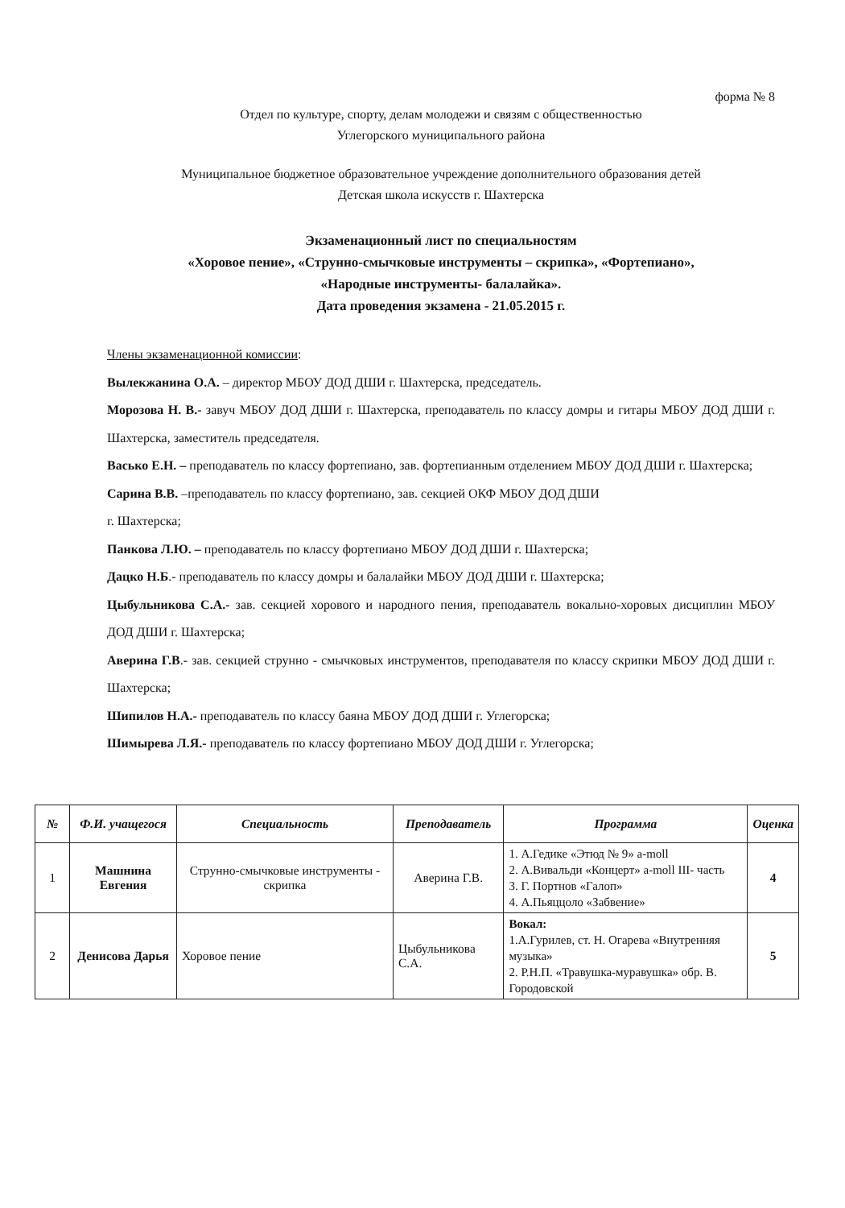форма № 8
Отдел по культуре, спорту, делам молодежи и связям с общественностью
Углегорского муниципального района
Муниципальное бюджетное образовательное учреждение дополнительного образования детей
Детская школа искусств г. Шахтерска
Экзаменационный лист по специальностям
«Хоровое пение», «Струнно-смычковые инструменты – скрипка», «Фортепиано»,
«Народные инструменты- балалайка».
Дата проведения экзамена - 21.05.2015 г.
Члены экзаменационной комиссии:
Вылекжанина О.А. – директор МБОУ ДОД ДШИ г. Шахтерска, председатель.
Морозова Н. В.- завуч МБОУ ДОД ДШИ г. Шахтерска, преподаватель по классу домры и гитары МБОУ ДОД ДШИ г. Шахтерска, заместитель председателя.
Васько Е.Н. – преподаватель по классу фортепиано, зав. фортепианным отделением МБОУ ДОД ДШИ г. Шахтерска;
Сарина В.В. –преподаватель по классу фортепиано, зав. секцией ОКФ МБОУ ДОД ДШИ
г. Шахтерска;
Панкова Л.Ю. – преподаватель по классу фортепиано МБОУ ДОД ДШИ г. Шахтерска;
Дацко Н.Б.- преподаватель по классу домры и балалайки МБОУ ДОД ДШИ г. Шахтерска;
Цыбульникова С.А.- зав. секцией хорового и народного пения, преподаватель вокально-хоровых дисциплин МБОУ ДОД ДШИ г. Шахтерска;
Аверина Г.В.- зав. секцией струнно - смычковых инструментов, преподавателя по классу скрипки МБОУ ДОД ДШИ г. Шахтерска;
Шипилов Н.А.- преподаватель по классу баяна МБОУ ДОД ДШИ г. Углегорска;
Шимырева Л.Я.- преподаватель по классу фортепиано МБОУ ДОД ДШИ г. Углегорска;
| № | Ф.И. учащегося | Специальность | Преподаватель | Программа | Оценка |
| --- | --- | --- | --- | --- | --- |
| 1 | Машнина Евгения | Струнно-смычковые инструменты - скрипка | Аверина Г.В. | 1. А.Гедике «Этюд № 9» a-moll 2. А.Вивальди «Концерт» a-moll III- часть 3. Г. Портнов «Галоп» 4. А.Пьяццоло «Забвение» | 4 |
| 2 | Денисова Дарья | Хоровое пение | Цыбульникова С.А. | Вокал: 1.А.Гурилев, ст. Н. Огарева «Внутренняя музыка» 2. Р.Н.П. «Травушка-муравушка» обр. В. Городовской | 5 |